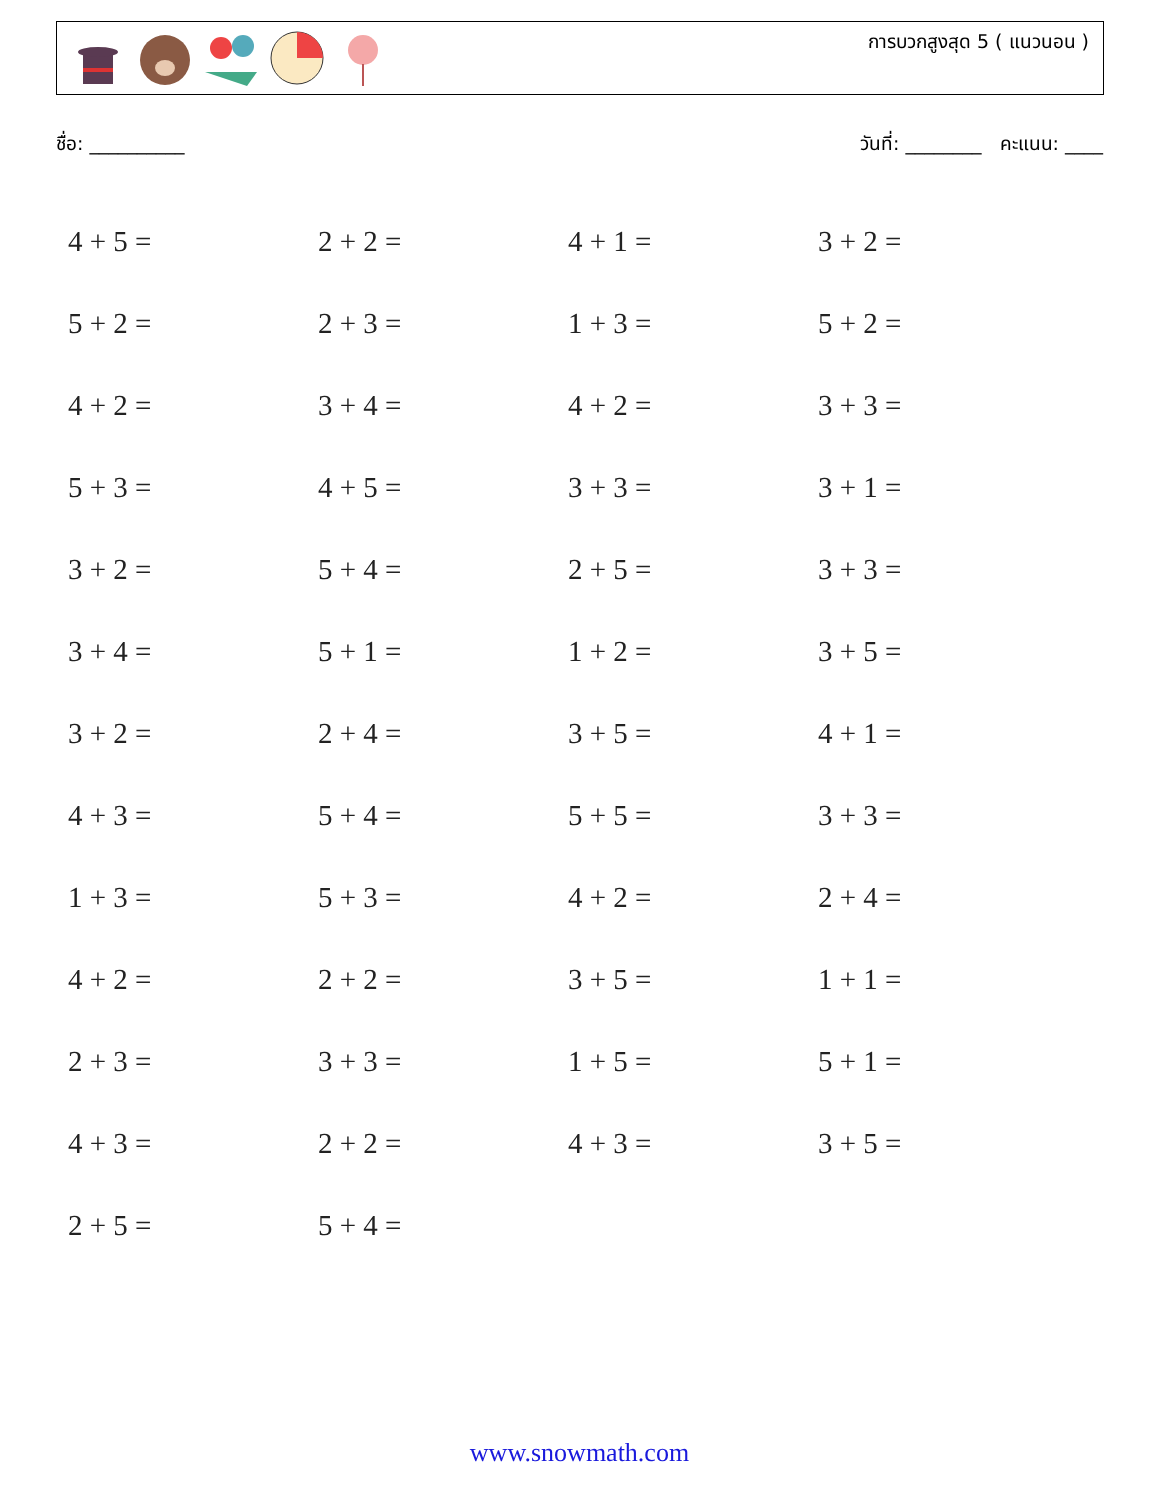การบวกสูงสุด 5 ( แนวนอน )
ชื่อ: __________ วันที่: ________ คะแนน: ____
| 4 + 5 = | 2 + 2 = | 4 + 1 = | 3 + 2 = |
| 5 + 2 = | 2 + 3 = | 1 + 3 = | 5 + 2 = |
| 4 + 2 = | 3 + 4 = | 4 + 2 = | 3 + 3 = |
| 5 + 3 = | 4 + 5 = | 3 + 3 = | 3 + 1 = |
| 3 + 2 = | 5 + 4 = | 2 + 5 = | 3 + 3 = |
| 3 + 4 = | 5 + 1 = | 1 + 2 = | 3 + 5 = |
| 3 + 2 = | 2 + 4 = | 3 + 5 = | 4 + 1 = |
| 4 + 3 = | 5 + 4 = | 5 + 5 = | 3 + 3 = |
| 1 + 3 = | 5 + 3 = | 4 + 2 = | 2 + 4 = |
| 4 + 2 = | 2 + 2 = | 3 + 5 = | 1 + 1 = |
| 2 + 3 = | 3 + 3 = | 1 + 5 = | 5 + 1 = |
| 4 + 3 = | 2 + 2 = | 4 + 3 = | 3 + 5 = |
| 2 + 5 = | 5 + 4 = | | |
www.snowmath.com